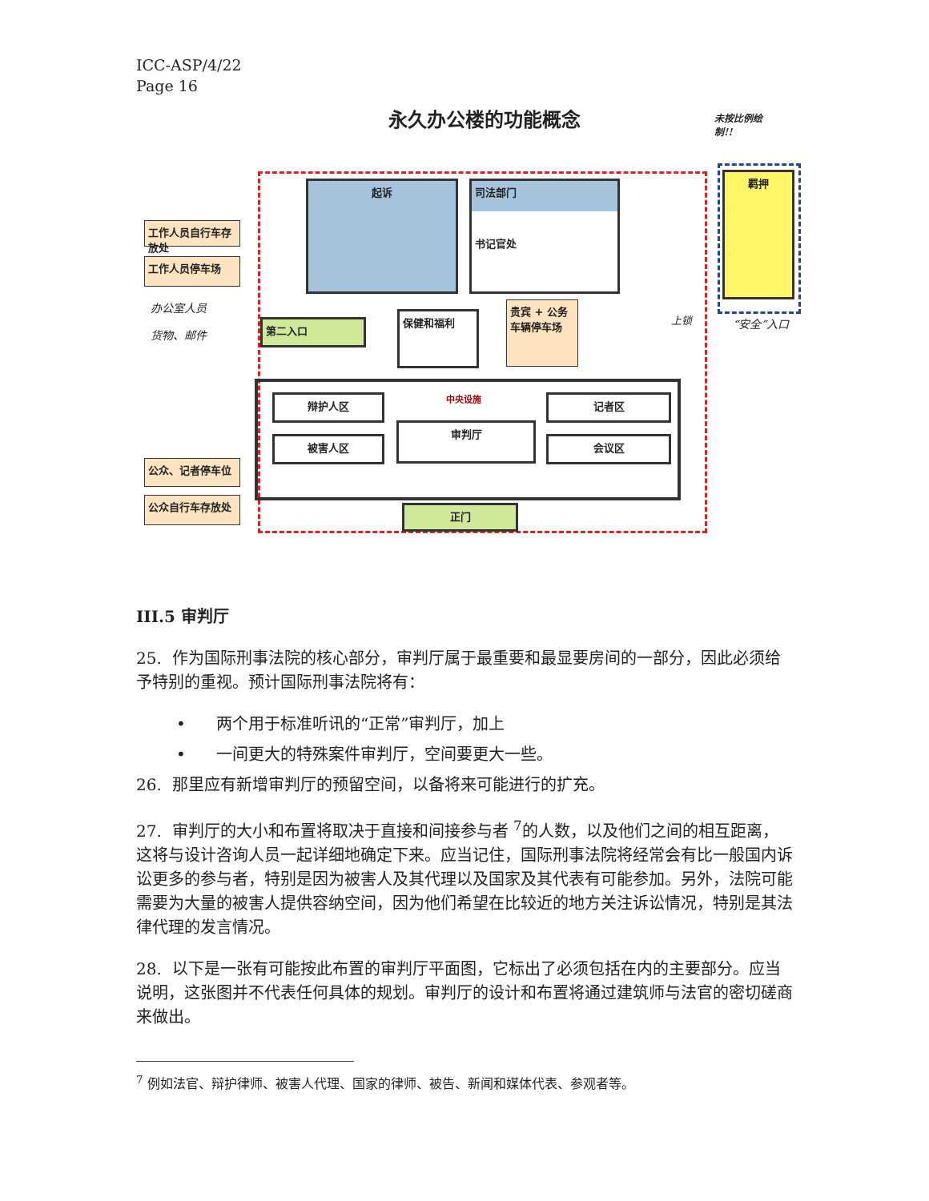ICC-ASP/4/22
Page 16
永久办公楼的功能概念
未按比例绘制!!
起诉
司法部门
书记官处
羁押
工作人员自行车存放处
工作人员停车场
办公室人员
货物、邮件
第二入口
保健和福利
贵宾 + 公务车辆停车场
上锁 “安全”入口
辩护人区 中央设施 记者区
被害人区
审判厅
会议区
公众、记者停车位
公众自行车存放处
正门
III.5 审判厅
25. 作为国际刑事法院的核心部分，审判厅属于最重要和最显要房间的一部分，因此必须给予特别的重视。预计国际刑事法院将有：
• 两个用于标准听讯的“正常”审判厅，加上
• 一间更大的特殊案件审判厅，空间要更大一些。
26. 那里应有新增审判厅的预留空间，以备将来可能进行的扩充。
27. 审判厅的大小和布置将取决于直接和间接参与者 <sup>7</sup>的人数，以及他们之间的相互距离，这将与设计咨询人员一起详细地确定下来。应当记住，国际刑事法院将经常会有比一般国内诉讼更多的参与者，特别是因为被害人及其代理以及国家及其代表有可能参加。另外，法院可能需要为大量的被害人提供容纳空间，因为他们希望在比较近的地方关注诉讼情况，特别是其法律代理的发言情况。
28. 以下是一张有可能按此布置的审判厅平面图，它标出了必须包括在内的主要部分。应当说明，这张图并不代表任何具体的规划。审判厅的设计和布置将通过建筑师与法官的密切磋商来做出。
<sup>7</sup> 例如法官、辩护律师、被害人代理、国家的律师、被告、新闻和媒体代表、参观者等。